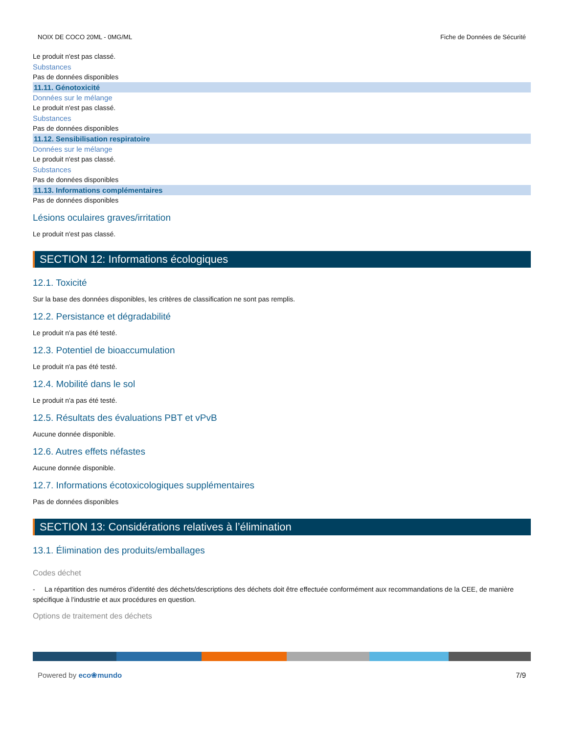NOIX DE COCO 20ML - 0MG/ML Fiche de Données de Sécurité
Le produit n'est pas classé.
Substances
Pas de données disponibles
11.11. Génotoxicité
Données sur le mélange
Le produit n'est pas classé.
Substances
Pas de données disponibles
11.12. Sensibilisation respiratoire
Données sur le mélange
Le produit n'est pas classé.
Substances
Pas de données disponibles
11.13. Informations complémentaires
Pas de données disponibles
Lésions oculaires graves/irritation
Le produit n'est pas classé.
SECTION 12: Informations écologiques
12.1. Toxicité
Sur la base des données disponibles, les critères de classification ne sont pas remplis.
12.2. Persistance et dégradabilité
Le produit n'a pas été testé.
12.3. Potentiel de bioaccumulation
Le produit n'a pas été testé.
12.4. Mobilité dans le sol
Le produit n'a pas été testé.
12.5. Résultats des évaluations PBT et vPvB
Aucune donnée disponible.
12.6. Autres effets néfastes
Aucune donnée disponible.
12.7. Informations écotoxicologiques supplémentaires
Pas de données disponibles
SECTION 13: Considérations relatives à l’élimination
13.1. Élimination des produits/emballages
Codes déchet
- La répartition des numéros d'identité des déchets/descriptions des déchets doit être effectuée conformément aux recommandations de la CEE, de manière spécifique à l'industrie et aux procédures en question.
Options de traitement des déchets
Powered by eco❀mundo 7/9